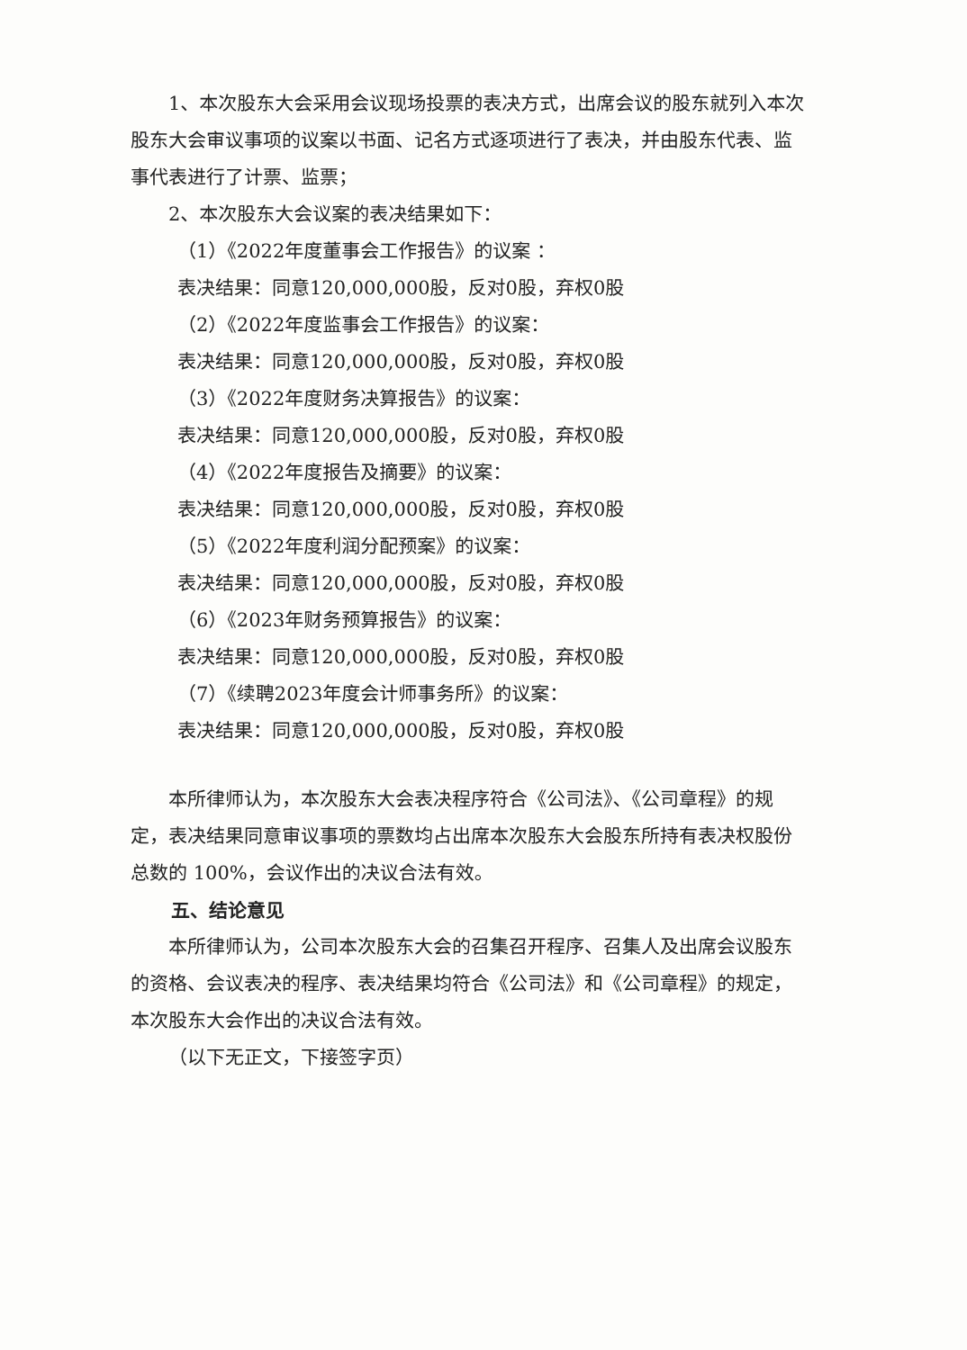1、本次股东大会采用会议现场投票的表决方式，出席会议的股东就列入本次股东大会审议事项的议案以书面、记名方式逐项进行了表决，并由股东代表、监事代表进行了计票、监票；
2、本次股东大会议案的表决结果如下：
（1）《2022年度董事会工作报告》的议案 ：
表决结果：同意120,000,000股，反对0股，弃权0股
（2）《2022年度监事会工作报告》的议案：
表决结果：同意120,000,000股，反对0股，弃权0股
（3）《2022年度财务决算报告》的议案：
表决结果：同意120,000,000股，反对0股，弃权0股
（4）《2022年度报告及摘要》的议案：
表决结果：同意120,000,000股，反对0股，弃权0股
（5）《2022年度利润分配预案》的议案：
表决结果：同意120,000,000股，反对0股，弃权0股
（6）《2023年财务预算报告》的议案：
表决结果：同意120,000,000股，反对0股，弃权0股
（7）《续聘2023年度会计师事务所》的议案：
表决结果：同意120,000,000股，反对0股，弃权0股
本所律师认为，本次股东大会表决程序符合《公司法》、《公司章程》的规定，表决结果同意审议事项的票数均占出席本次股东大会股东所持有表决权股份总数的 100%，会议作出的决议合法有效。
五、结论意见
本所律师认为，公司本次股东大会的召集召开程序、召集人及出席会议股东的资格、会议表决的程序、表决结果均符合《公司法》和《公司章程》的规定，本次股东大会作出的决议合法有效。
（以下无正文，下接签字页）